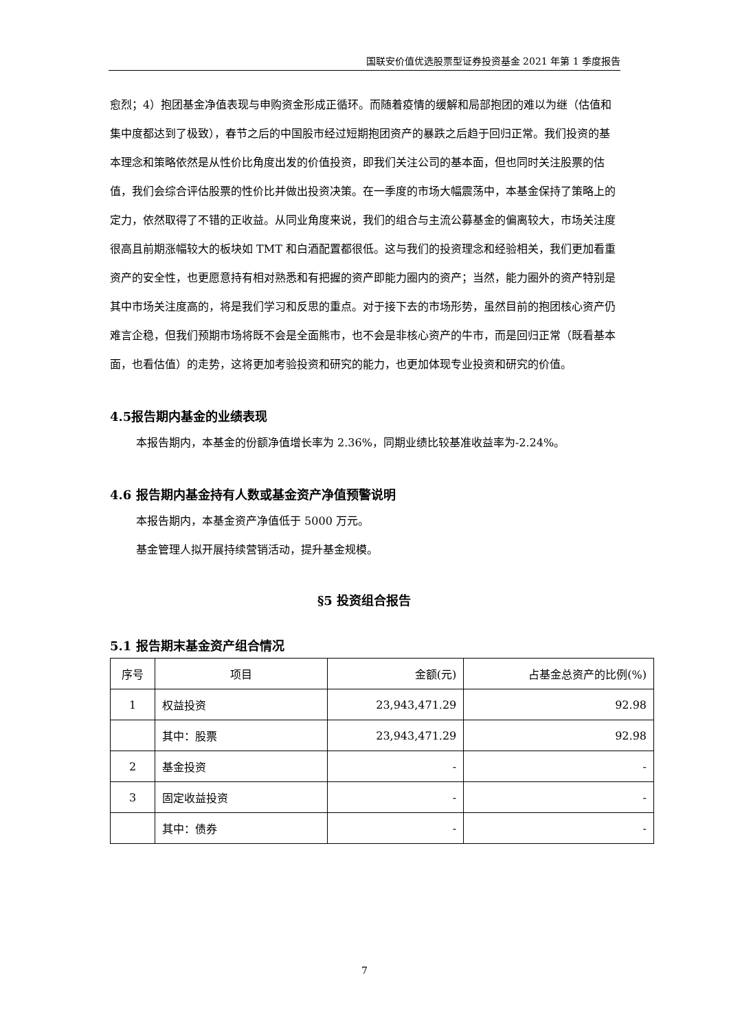国联安价值优选股票型证券投资基金 2021 年第 1 季度报告
愈烈；4）抱团基金净值表现与申购资金形成正循环。而随着疫情的缓解和局部抱团的难以为继（估值和集中度都达到了极致），春节之后的中国股市经过短期抱团资产的暴跌之后趋于回归正常。我们投资的基本理念和策略依然是从性价比角度出发的价值投资，即我们关注公司的基本面，但也同时关注股票的估值，我们会综合评估股票的性价比并做出投资决策。在一季度的市场大幅震荡中，本基金保持了策略上的定力，依然取得了不错的正收益。从同业角度来说，我们的组合与主流公募基金的偏离较大，市场关注度很高且前期涨幅较大的板块如 TMT 和白酒配置都很低。这与我们的投资理念和经验相关，我们更加看重资产的安全性，也更愿意持有相对熟悉和有把握的资产即能力圈内的资产；当然，能力圈外的资产特别是其中市场关注度高的，将是我们学习和反思的重点。对于接下去的市场形势，虽然目前的抱团核心资产仍难言企稳，但我们预期市场将既不会是全面熊市，也不会是非核心资产的牛市，而是回归正常（既看基本面，也看估值）的走势，这将更加考验投资和研究的能力，也更加体现专业投资和研究的价值。
4.5报告期内基金的业绩表现
本报告期内，本基金的份额净值增长率为 2.36%，同期业绩比较基准收益率为-2.24%。
4.6 报告期内基金持有人数或基金资产净值预警说明
本报告期内，本基金资产净值低于 5000 万元。
基金管理人拟开展持续营销活动，提升基金规模。
§5 投资组合报告
5.1 报告期末基金资产组合情况
| 序号 | 项目 | 金额(元) | 占基金总资产的比例(%) |
| --- | --- | --- | --- |
| 1 | 权益投资 | 23,943,471.29 | 92.98 |
| | 其中：股票 | 23,943,471.29 | 92.98 |
| 2 | 基金投资 | - | - |
| 3 | 固定收益投资 | - | - |
| | 其中：债券 | - | - |
7